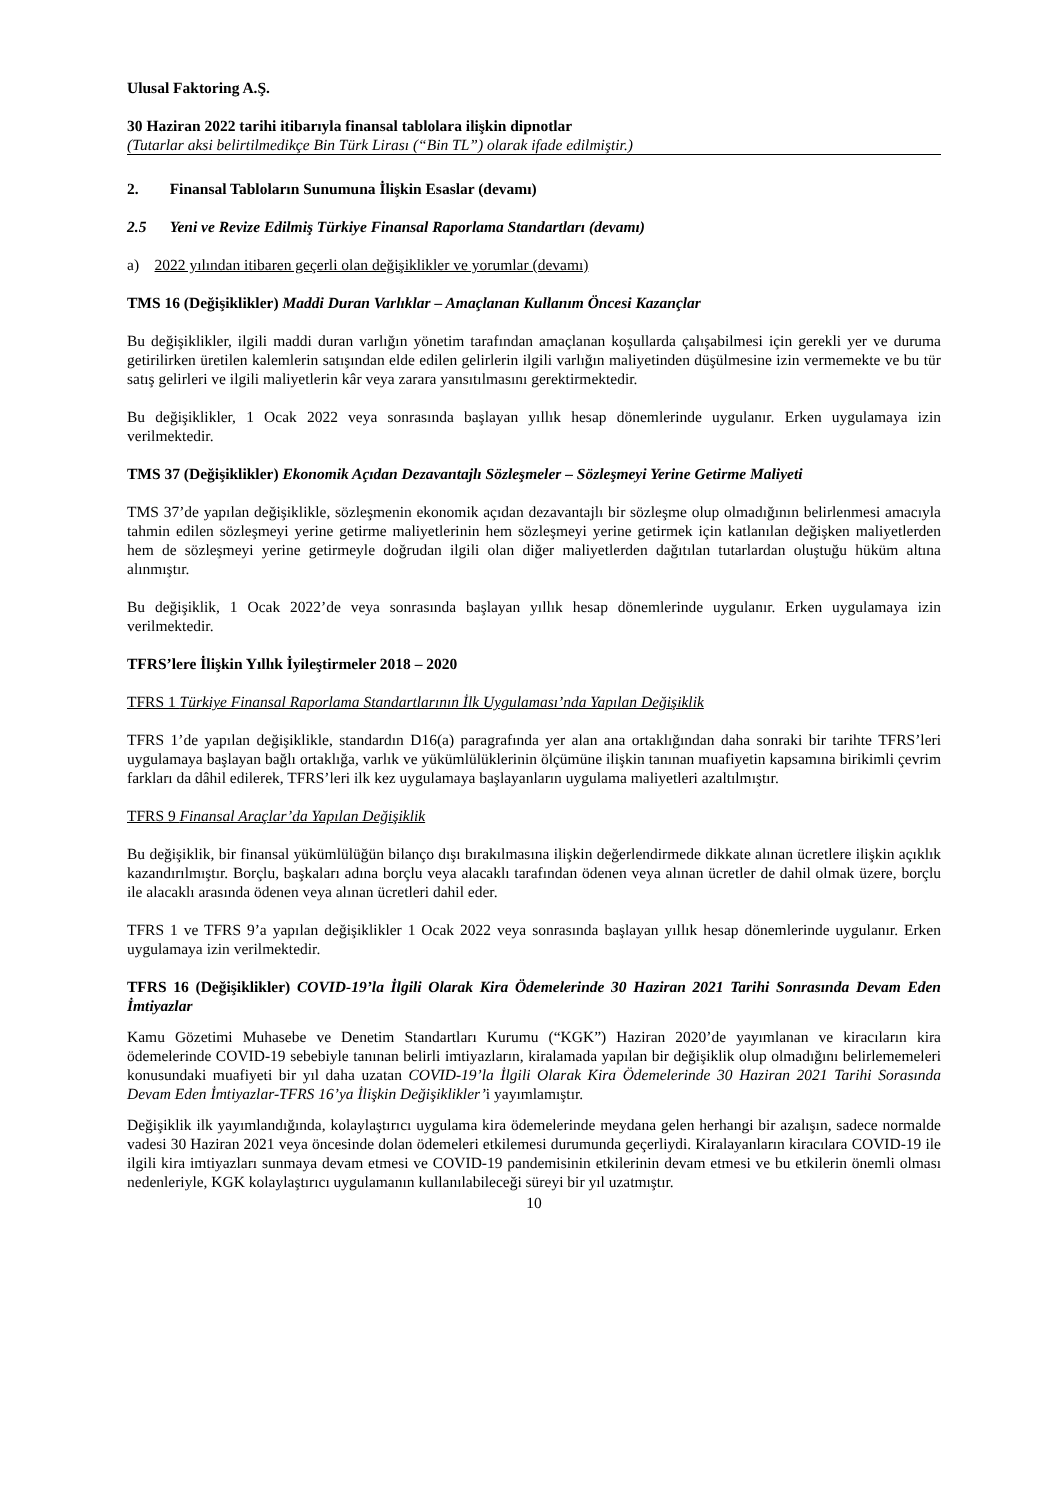Ulusal Faktoring A.Ş.
30 Haziran 2022 tarihi itibarıyla finansal tablolara ilişkin dipnotlar
(Tutarlar aksi belirtilmedikçe Bin Türk Lirası (“Bin TL”) olarak ifade edilmiştir.)
2. Finansal Tabloların Sunumuna İlişkin Esaslar (devamı)
2.5 Yeni ve Revize Edilmiş Türkiye Finansal Raporlama Standartları (devamı)
a) 2022 yılından itibaren geçerli olan değişiklikler ve yorumlar (devamı)
TMS 16 (Değişiklikler) Maddi Duran Varlıklar – Amaçlanan Kullanım Öncesi Kazançlar
Bu değişiklikler, ilgili maddi duran varlığın yönetim tarafından amaçlanan koşullarda çalışabilmesi için gerekli yer ve duruma getirilirken üretilen kalemlerin satışından elde edilen gelirlerin ilgili varlığın maliyetinden düşülmesine izin vermemekte ve bu tür satış gelirleri ve ilgili maliyetlerin kâr veya zarara yansıtılmasını gerektirmektedir.
Bu değişiklikler, 1 Ocak 2022 veya sonrasında başlayan yıllık hesap dönemlerinde uygulanır. Erken uygulamaya izin verilmektedir.
TMS 37 (Değişiklikler) Ekonomik Açıdan Dezavantajlı Sözleşmeler – Sözleşmeyi Yerine Getirme Maliyeti
TMS 37’de yapılan değişiklikle, sözleşmenin ekonomik açıdan dezavantajlı bir sözleşme olup olmadığının belirlenmesi amacıyla tahmin edilen sözleşmeyi yerine getirme maliyetlerinin hem sözleşmeyi yerine getirmek için katlanılan değişken maliyetlerden hem de sözleşmeyi yerine getirmeyle doğrudan ilgili olan diğer maliyetlerden dağıtılan tutarlardan oluştuğu hüküm altına alınmıştır.
Bu değişiklik, 1 Ocak 2022’de veya sonrasında başlayan yıllık hesap dönemlerinde uygulanır. Erken uygulamaya izin verilmektedir.
TFRS’lere İlişkin Yıllık İyileştirmeler 2018 – 2020
TFRS 1 Türkiye Finansal Raporlama Standartlarının İlk Uygulaması’nda Yapılan Değişiklik
TFRS 1’de yapılan değişiklikle, standardın D16(a) paragrafında yer alan ana ortaklığından daha sonraki bir tarihte TFRS’leri uygulamaya başlayan bağlı ortaklığa, varlık ve yükümlülüklerinin ölçümüne ilişkin tanınan muafiyetin kapsamına birikimli çevrim farkları da dâhil edilerek, TFRS’leri ilk kez uygulamaya başlayanların uygulama maliyetleri azaltılmıştır.
TFRS 9 Finansal Araçlar’da Yapılan Değişiklik
Bu değişiklik, bir finansal yükümlülüğün bilanço dışı bırakılmasına ilişkin değerlendirmede dikkate alınan ücretlere ilişkin açıklık kazandırılmıştır. Borçlu, başkaları adına borçlu veya alacaklı tarafından ödenen veya alınan ücretler de dahil olmak üzere, borçlu ile alacaklı arasında ödenen veya alınan ücretleri dahil eder.
TFRS 1 ve TFRS 9’a yapılan değişiklikler 1 Ocak 2022 veya sonrasında başlayan yıllık hesap dönemlerinde uygulanır. Erken uygulamaya izin verilmektedir.
TFRS 16 (Değişiklikler) COVID-19’la İlgili Olarak Kira Ödemelerinde 30 Haziran 2021 Tarihi Sonrasında Devam Eden İmtiyazlar
Kamu Gözetimi Muhasebe ve Denetim Standartları Kurumu (“KGK”) Haziran 2020’de yayımlanan ve kiracıların kira ödemelerinde COVID-19 sebebiyle tanınan belirli imtiyazların, kiralamada yapılan bir değişiklik olup olmadığını belirlememeleri konusundaki muafiyeti bir yıl daha uzatan COVID-19’la İlgili Olarak Kira Ödemelerinde 30 Haziran 2021 Tarihi Sorasında Devam Eden İmtiyazlar-TFRS 16’ya İlişkin Değişiklikler’i yayımlamıştır.
Değişiklik ilk yayımlandığında, kolaylaştırıcı uygulama kira ödemelerinde meydana gelen herhangi bir azalışın, sadece normalde vadesi 30 Haziran 2021 veya öncesinde dolan ödemeleri etkilemesi durumunda geçerliydi. Kiralayanların kiracılara COVID-19 ile ilgili kira imtiyazları sunmaya devam etmesi ve COVID-19 pandemisinin etkilerinin devam etmesi ve bu etkilerin önemli olması nedenleriyle, KGK kolaylaştırıcı uygulamanın kullanılabileceği süreyi bir yıl uzatmıştır.
10